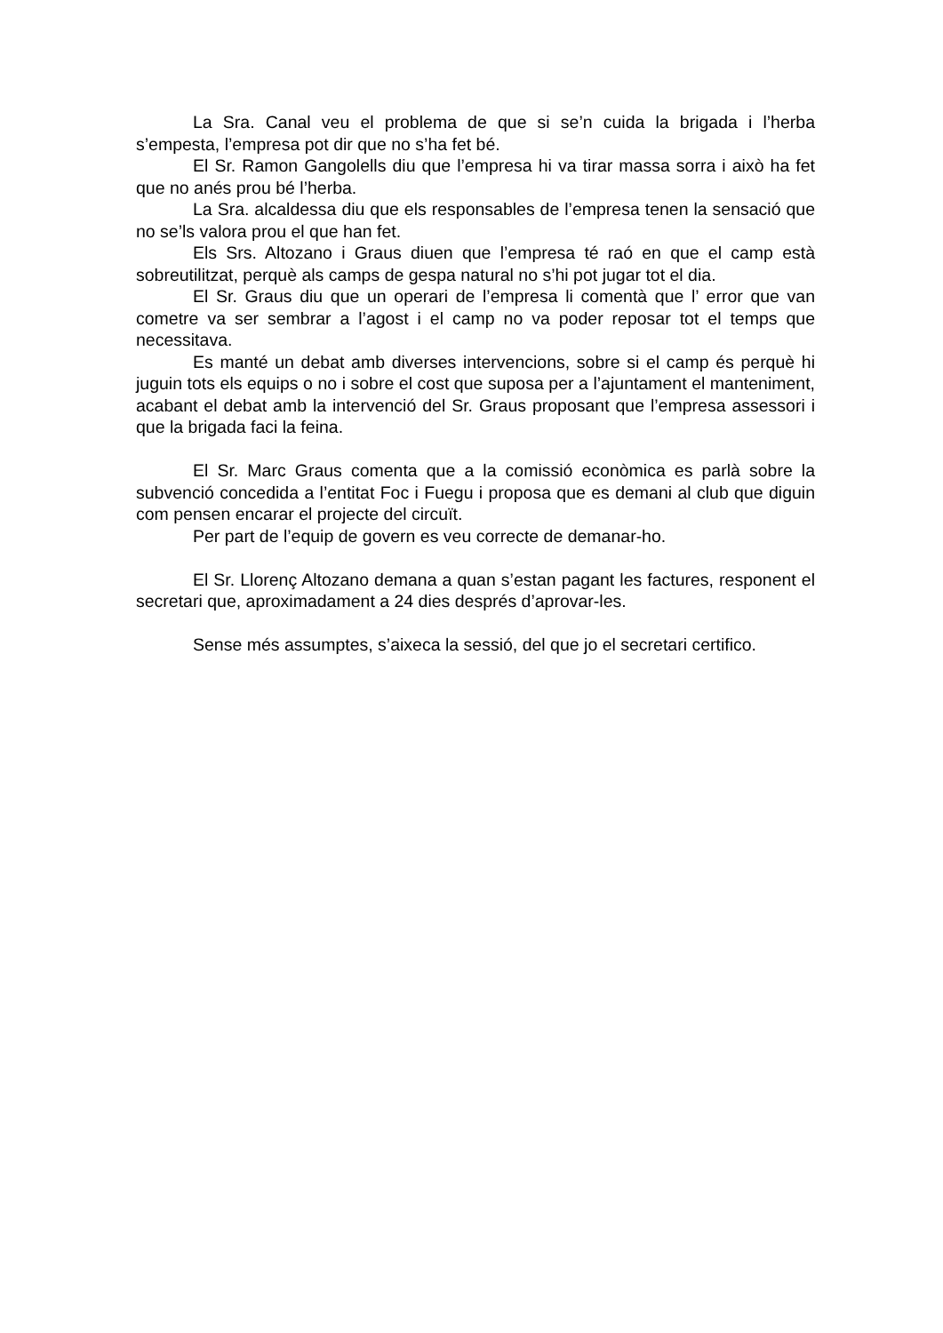La Sra. Canal veu el problema de que si se’n cuida la brigada i l’herba s’empesta, l’empresa pot dir que no s’ha fet bé.
El Sr. Ramon Gangolells diu que l’empresa hi va tirar massa sorra i això ha fet que no anés prou bé l’herba.
La Sra. alcaldessa diu que els responsables de l’empresa tenen la sensació que no se’ls valora prou el que han fet.
Els Srs. Altozano i Graus diuen que l’empresa té raó en que el camp està sobreutilitzat, perquè als camps de gespa natural no s’hi pot jugar tot el dia.
El Sr. Graus diu que un operari de l’empresa li comentà que l’ error que van cometre va ser sembrar a l’agost i el camp no va poder reposar tot el temps que necessitava.
Es manté un debat amb diverses intervencions, sobre si el camp és perquè hi juguin tots els equips o no i sobre el cost que suposa per a l’ajuntament el manteniment, acabant el debat amb la intervenció del Sr. Graus proposant que l’empresa assessori i que la brigada faci la feina.
El Sr. Marc Graus comenta que a la comissió econòmica es parlà sobre la subvenció concedida a l’entitat Foc i Fuegu i proposa que es demani al club que diguin com pensen encarar el projecte del circuït.
Per part de l’equip de govern es veu correcte de demanar-ho.
El Sr. Llorenç Altozano demana a quan s’estan pagant les factures, responent el secretari que, aproximadament a 24 dies després d’aprovar-les.
Sense més assumptes, s’aixeca la sessió, del que jo el secretari certifico.